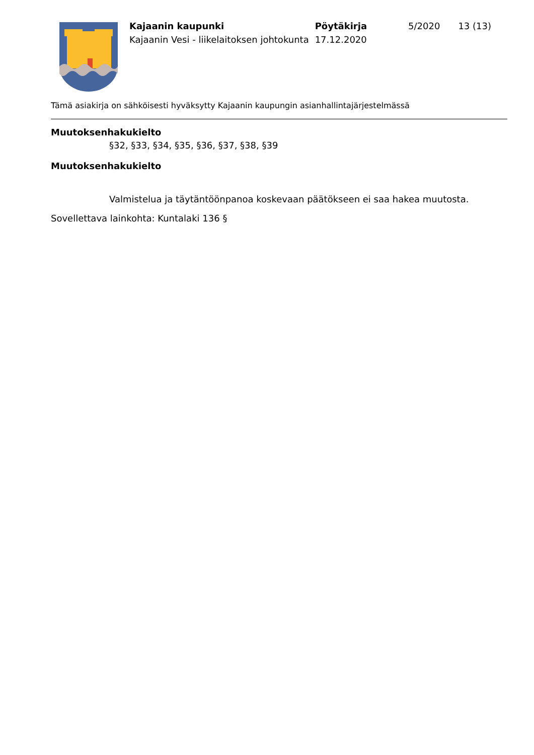| Kajaanin kaupunki | Pöytäkirja | 5/2020 | 13 (13) |
| Kajaanin Vesi - liikelaitoksen johtokunta | 17.12.2020 | | |
Tämä asiakirja on sähköisesti hyväksytty Kajaanin kaupungin asianhallintajärjestelmässä
Muutoksenhakukielto
§32, §33, §34, §35, §36, §37, §38, §39
Muutoksenhakukielto
Valmistelua ja täytäntöönpanoa koskevaan päätökseen ei saa hakea muutosta.
Sovellettava lainkohta: Kuntalaki 136 §